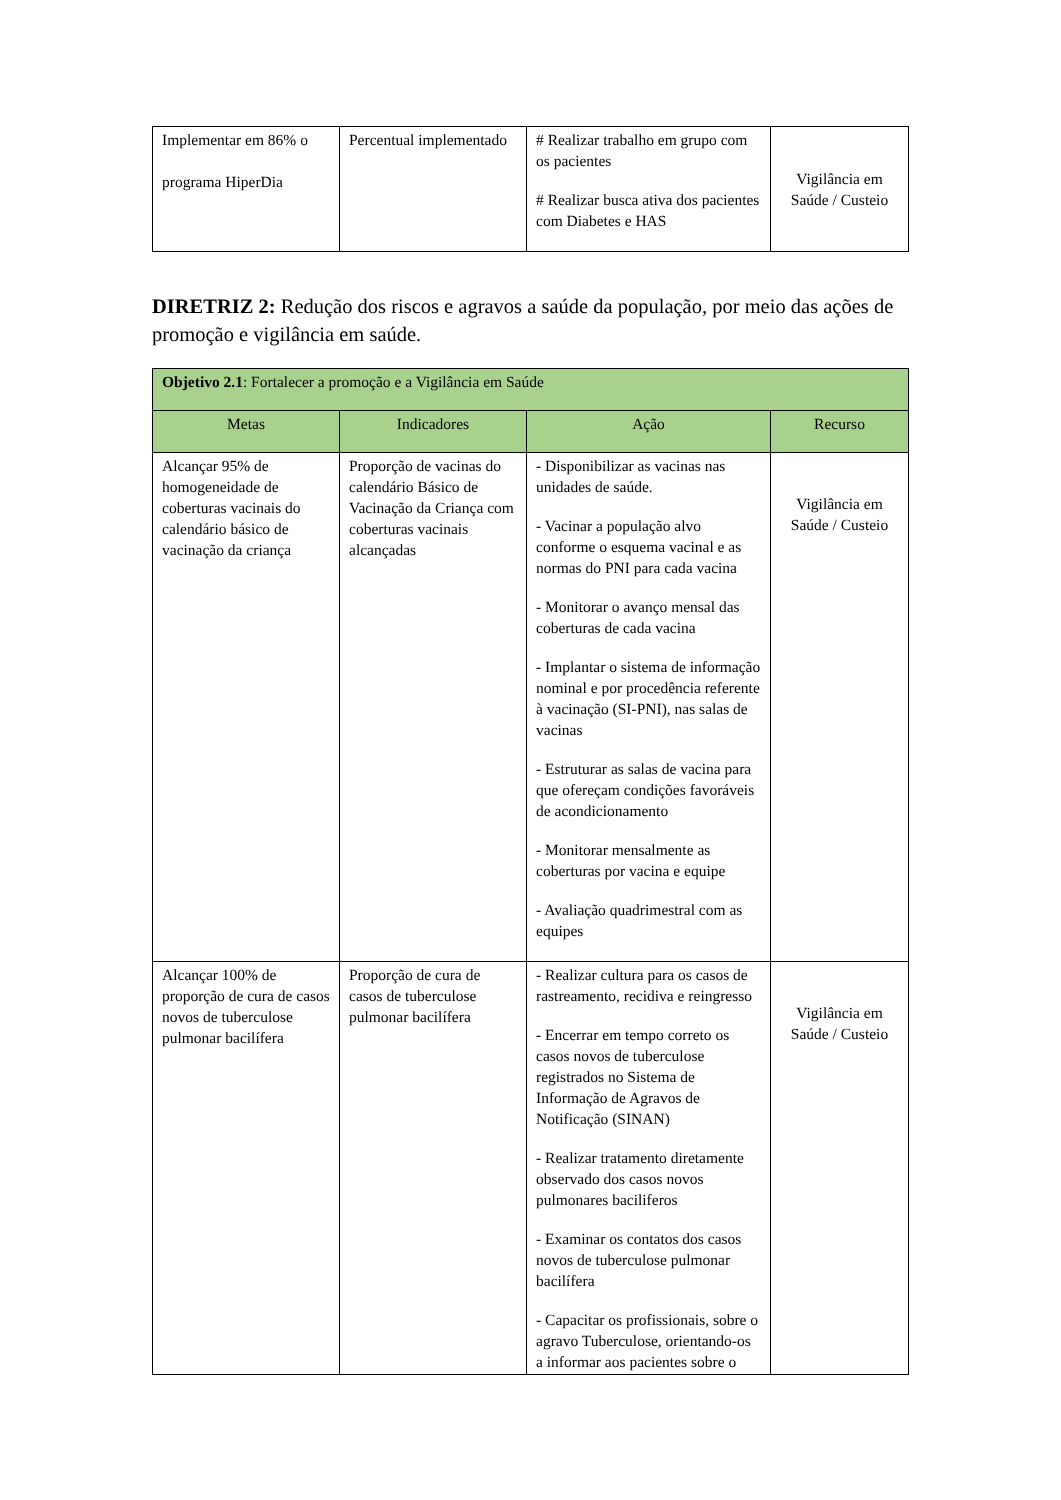| Implementar em 86% o programa HiperDia | Percentual implementado | # Realizar trabalho em grupo com os pacientes # Realizar busca ativa dos pacientes com Diabetes e HAS | Vigilância em Saúde / Custeio |
DIRETRIZ 2: Redução dos riscos e agravos a saúde da população, por meio das ações de promoção e vigilância em saúde.
| Objetivo 2.1 : Fortalecer a promoção e a Vigilância em Saúde | | | |
| Metas | Indicadores | Ação | Recurso |
| Alcançar 95% de homogeneidade de coberturas vacinais do calendário básico de vacinação da criança | Proporção de vacinas do calendário Básico de Vacinação da Criança com coberturas vacinais alcançadas | - Disponibilizar as vacinas nas unidades de saúde. - Vacinar a população alvo conforme o esquema vacinal e as normas do PNI para cada vacina - Monitorar o avanço mensal das coberturas de cada vacina - Implantar o sistema de informação nominal e por procedência referente à vacinação (SI-PNI), nas salas de vacinas - Estruturar as salas de vacina para que ofereçam condições favoráveis de acondicionamento - Monitorar mensalmente as coberturas por vacina e equipe - Avaliação quadrimestral com as equipes | Vigilância em Saúde / Custeio |
| Alcançar 100% de proporção de cura de casos novos de tuberculose pulmonar bacilífera | Proporção de cura de casos de tuberculose pulmonar bacilífera | - Realizar cultura para os casos de rastreamento, recidiva e reingresso - Encerrar em tempo correto os casos novos de tuberculose registrados no Sistema de Informação de Agravos de Notificação (SINAN) - Realizar tratamento diretamente observado dos casos novos pulmonares baciliferos - Examinar os contatos dos casos novos de tuberculose pulmonar bacilífera - Capacitar os profissionais, sobre o agravo Tuberculose, orientando-os a informar aos pacientes sobre o | Vigilância em Saúde / Custeio |